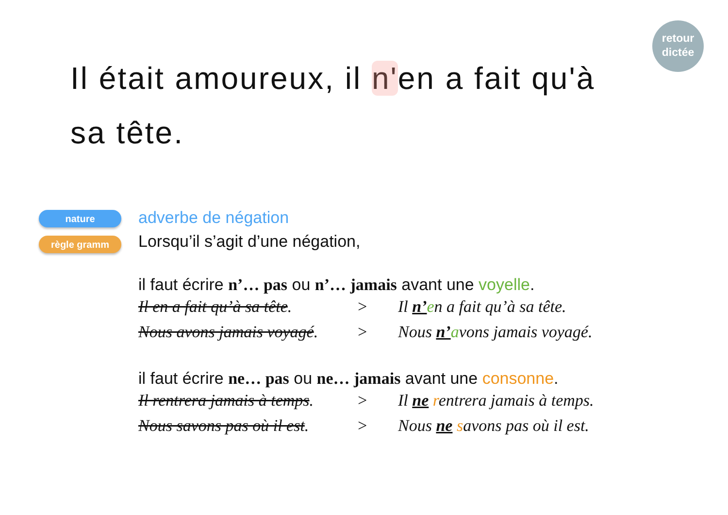retour
dictée
Il était amoureux, il n'en a fait qu'à sa tête.
nature
règle gramm
adverbe de négation
Lorsqu’il s’agit d’une négation,
il faut écrire n’… pas ou n’… jamais avant une voyelle.
Il en a fait qu’à sa tête. > Il n’en a fait qu’à sa tête.
Nous avons jamais voyagé. > Nous n’avons jamais voyagé.
il faut écrire ne… pas ou ne… jamais avant une consonne.
Il rentrera jamais à temps. > Il ne rentrera jamais à temps.
Nous savons pas où il est. > Nous ne savons pas où il est.